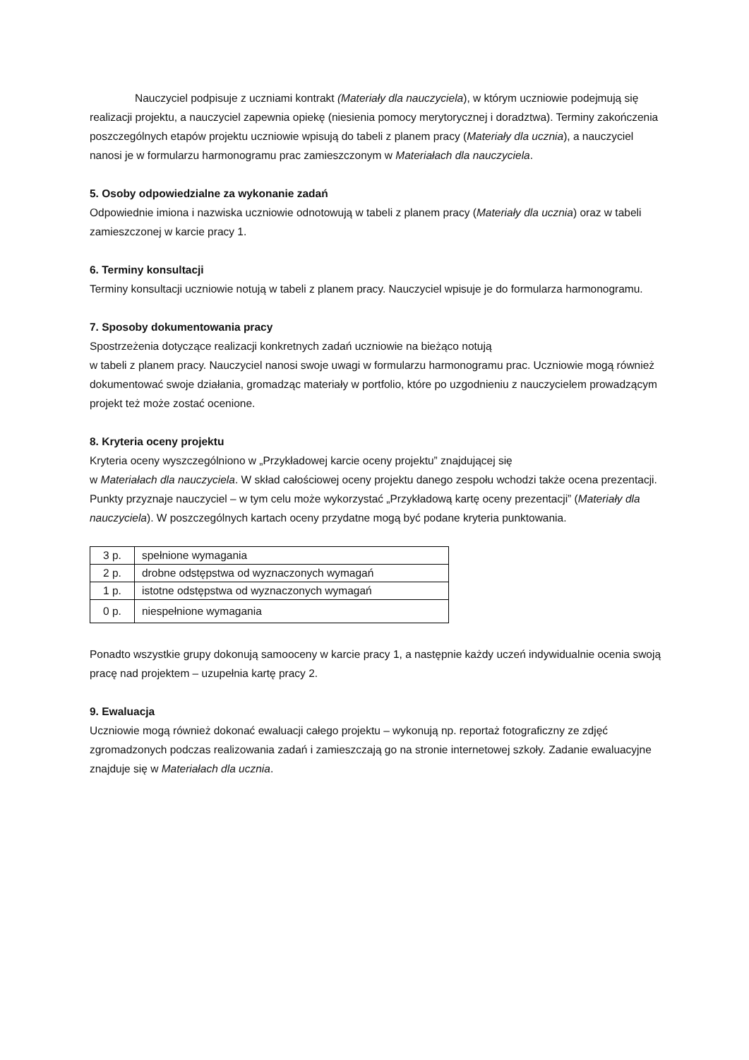Nauczyciel podpisuje z uczniami kontrakt (Materiały dla nauczyciela), w którym uczniowie podejmują się realizacji projektu, a nauczyciel zapewnia opiekę (niesienia pomocy merytorycznej i doradztwa). Terminy zakończenia poszczególnych etapów projektu uczniowie wpisują do tabeli z planem pracy (Materiały dla ucznia), a nauczyciel nanosi je w formularzu harmonogramu prac zamieszczonym w Materiałach dla nauczyciela.
5. Osoby odpowiedzialne za wykonanie zadań
Odpowiednie imiona i nazwiska uczniowie odnotowują w tabeli z planem pracy (Materiały dla ucznia) oraz w tabeli zamieszczonej w karcie pracy 1.
6. Terminy konsultacji
Terminy konsultacji uczniowie notują w tabeli z planem pracy. Nauczyciel wpisuje je do formularza harmonogramu.
7. Sposoby dokumentowania pracy
Spostrzeżenia dotyczące realizacji konkretnych zadań uczniowie na bieżąco notują
w tabeli z planem pracy. Nauczyciel nanosi swoje uwagi w formularzu harmonogramu prac. Uczniowie mogą również dokumentować swoje działania, gromadząc materiały w portfolio, które po uzgodnieniu z nauczycielem prowadzącym projekt też może zostać ocenione.
8. Kryteria oceny projektu
Kryteria oceny wyszczególniono w „Przykładowej karcie oceny projektu” znajdującej się
w Materiałach dla nauczyciela. W skład całościowej oceny projektu danego zespołu wchodzi także ocena prezentacji. Punkty przyznaje nauczyciel – w tym celu może wykorzystać „Przykładową kartę oceny prezentacji” (Materiały dla nauczyciela). W poszczególnych kartach oceny przydatne mogą być podane kryteria punktowania.
| 3 p. | spełnione wymagania |
| 2 p. | drobne odstępstwa od wyznaczonych wymagań |
| 1 p. | istotne odstępstwa od wyznaczonych wymagań |
| 0 p. | niespełnione wymagania |
Ponadto wszystkie grupy dokonują samooceny w karcie pracy 1, a następnie każdy uczeń indywidualnie ocenia swoją pracę nad projektem – uzupełnia kartę pracy 2.
9. Ewaluacja
Uczniowie mogą również dokonać ewaluacji całego projektu – wykonują np. reportaż fotograficzny ze zdjęć zgromadzonych podczas realizowania zadań i zamieszczają go na stronie internetowej szkoły. Zadanie ewaluacyjne znajduje się w Materiałach dla ucznia.